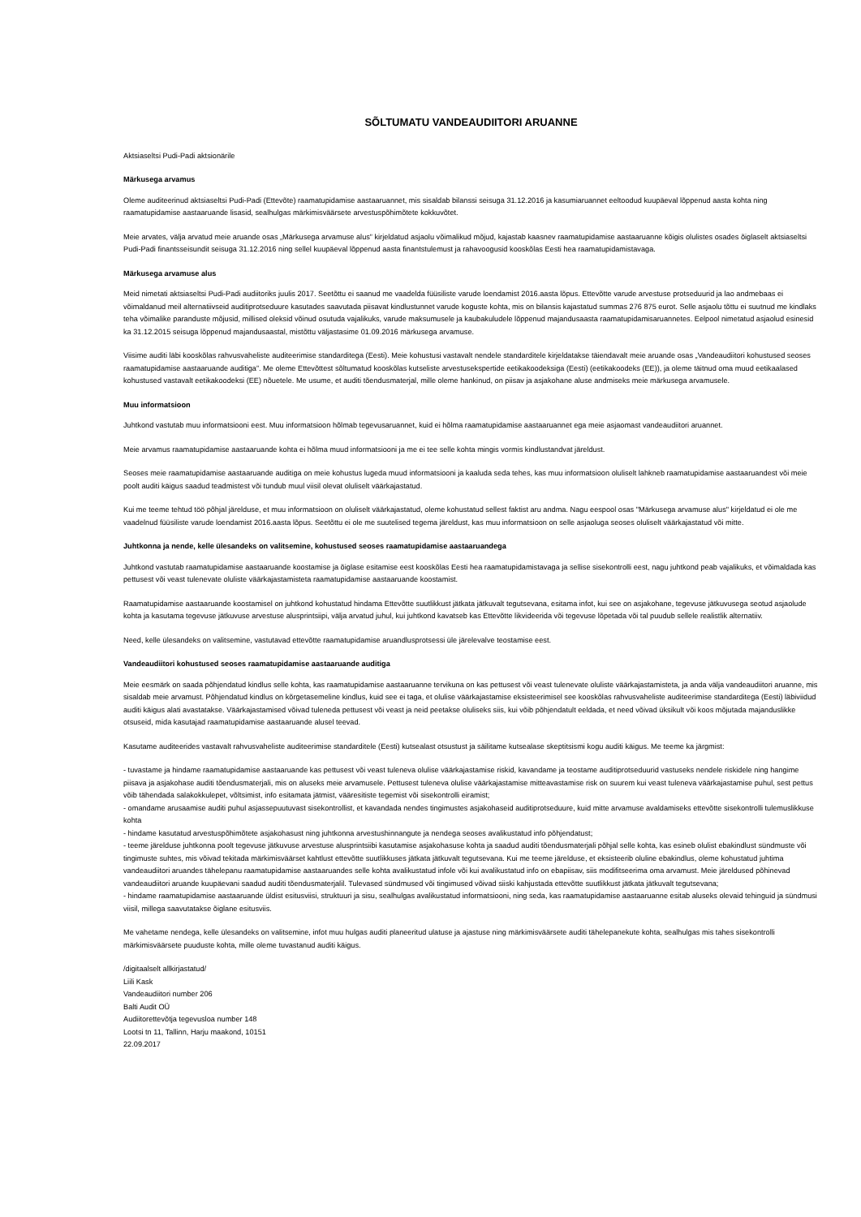SÕLTUMATU VANDEAUDIITORI ARUANNE
Aktsiaseltsi Pudi-Padi aktsionärile
Märkusega arvamus
Oleme auditeerinud aktsiaseltsi Pudi-Padi (Ettevõte) raamatupidamise aastaaruannet, mis sisaldab bilanssi seisuga 31.12.2016 ja kasumiaruannet eeltoodud kuupäeval lõppenud aasta kohta ning raamatupidamise aastaaruande lisasid, sealhulgas märkimisväärsete arvestuspõhimõtete kokkuvõtet.
Meie arvates, välja arvatud meie aruande osas „Märkusega arvamuse alus” kirjeldatud asjaolu võimalikud mõjud, kajastab kaasnev raamatupidamise aastaaruanne kõigis olulistes osades õiglaselt aktsiaseltsi Pudi-Padi finantsseisundit seisuga 31.12.2016 ning sellel kuupäeval lõppenud aasta finantstulemust ja rahavoogusid kooskõlas Eesti hea raamatupidamistavaga.
Märkusega arvamuse alus
Meid nimetati aktsiaseltsi Pudi-Padi audiitoriks juulis 2017. Seetõttu ei saanud me vaadelda füüsiliste varude loendamist 2016.aasta lõpus. Ettevõtte varude arvestuse protseduurid ja lao andmebaas ei võimaldanud meil alternatiivseid auditiprotseduure kasutades saavutada piisavat kindlustunnet varude koguste kohta, mis on bilansis kajastatud summas 276 875 eurot. Selle asjaolu tõttu ei suutnud me kindlaks teha võimalike paranduste mõjusid, millised oleksid võinud osutuda vajalikuks, varude maksumusele ja kaubakuludele lõppenud majandusaasta raamatupidamisaruannetes. Eelpool nimetatud asjaolud esinesid ka 31.12.2015 seisuga lõppenud majandusaastal, mistõttu väljastasime 01.09.2016 märkusega arvamuse.
Viisime auditi läbi kooskõlas rahvusvaheliste auditeerimise standarditega (Eesti). Meie kohustusi vastavalt nendele standarditele kirjeldatakse täiendavalt meie aruande osas „Vandeaudiitori kohustused seoses raamatupidamise aastaaruande auditiga”. Me oleme Ettevõttest sõltumatud kooskõlas kutseliste arvestusekspertide eetikakoodeksiga (Eesti) (eetikakoodeks (EE)), ja oleme täitnud oma muud eetikaalased kohustused vastavalt eetikakoodeksi (EE) nõuetele. Me usume, et auditi tõendusmaterjal, mille oleme hankinud, on piisav ja asjakohane aluse andmiseks meie märkusega arvamusele.
Muu informatsioon
Juhtkond vastutab muu informatsiooni eest. Muu informatsioon hõlmab tegevusaruannet, kuid ei hõlma raamatupidamise aastaaruannet ega meie asjaomast vandeaudiitori aruannet.
Meie arvamus raamatupidamise aastaaruande kohta ei hõlma muud informatsiooni ja me ei tee selle kohta mingis vormis kindlustandvat järeldust.
Seoses meie raamatupidamise aastaaruande auditiga on meie kohustus lugeda muud informatsiooni ja kaaluda seda tehes, kas muu informatsioon oluliselt lahkneb raamatupidamise aastaaruandest või meie poolt auditi käigus saadud teadmistest või tundub muul viisil olevat oluliselt väärkajastatud.
Kui me teeme tehtud töö põhjal järelduse, et muu informatsioon on oluliselt väärkajastatud, oleme kohustatud sellest faktist aru andma. Nagu eespool osas "Märkusega arvamuse alus" kirjeldatud ei ole me vaadelnud füüsiliste varude loendamist 2016.aasta lõpus. Seetõttu ei ole me suutelised tegema järeldust, kas muu informatsioon on selle asjaoluga seoses oluliselt väärkajastatud või mitte.
Juhtkonna ja nende, kelle ülesandeks on valitsemine, kohustused seoses raamatupidamise aastaaruandega
Juhtkond vastutab raamatupidamise aastaaruande koostamise ja õiglase esitamise eest kooskõlas Eesti hea raamatupidamistavaga ja sellise sisekontrolli eest, nagu juhtkond peab vajalikuks, et võimaldada kas pettusest või veast tulenevate oluliste väärkajastamisteta raamatupidamise aastaaruande koostamist.
Raamatupidamise aastaaruande koostamisel on juhtkond kohustatud hindama Ettevõtte suutlikkust jätkata jätkuvalt tegutsevana, esitama infot, kui see on asjakohane, tegevuse jätkuvusega seotud asjaolude kohta ja kasutama tegevuse jätkuvuse arvestuse alusprintsiipi, välja arvatud juhul, kui juhtkond kavatseb kas Ettevõtte likvideerida või tegevuse lõpetada või tal puudub sellele realistlik alternatiiv.
Need, kelle ülesandeks on valitsemine, vastutavad ettevõtte raamatupidamise aruandlusprotsessi üle järelevalve teostamise eest.
Vandeaudiitori kohustused seoses raamatupidamise aastaaruande auditiga
Meie eesmärk on saada põhjendatud kindlus selle kohta, kas raamatupidamise aastaaruanne tervikuna on kas pettusest või veast tulenevate oluliste väärkajastamisteta, ja anda välja vandeaudiitori aruanne, mis sisaldab meie arvamust. Põhjendatud kindlus on kõrgetasemeline kindlus, kuid see ei taga, et olulise väärkajastamise eksisteerimisel see kooskõlas rahvusvaheliste auditeerimise standarditega (Eesti) läbiviidud auditi käigus alati avastatakse. Väärkajastamised võivad tuleneda pettusest või veast ja neid peetakse oluliseks siis, kui võib põhjendatult eeldada, et need võivad üksikult või koos mõjutada majanduslikke otsuseid, mida kasutajad raamatupidamise aastaaruande alusel teevad.
Kasutame auditeerides vastavalt rahvusvaheliste auditeerimise standarditele (Eesti) kutsealast otsustust ja säilitame kutsealase skeptitsismi kogu auditi käigus. Me teeme ka järgmist:
- tuvastame ja hindame raamatupidamise aastaaruande kas pettusest või veast tuleneva olulise väärkajastamise riskid, kavandame ja teostame auditiprotseduurid vastuseks nendele riskidele ning hangime piisava ja asjakohase auditi tõendusmaterjali, mis on aluseks meie arvamusele. Pettusest tuleneva olulise väärkajastamise mitteavastamise risk on suurem kui veast tuleneva väärkajastamise puhul, sest pettus võib tähendada salakokkulepet, võltsimist, info esitamata jätmist, vääresitiste tegemist või sisekontrolli eiramist;
- omandame arusaamise auditi puhul asjassepuutuvast sisekontrollist, et kavandada nendes tingimustes asjakohaseid auditiprotseduure, kuid mitte arvamuse avaldamiseks ettevõtte sisekontrolli tulemuslikkuse kohta
- hindame kasutatud arvestuspõhimõtete asjakohasust ning juhtkonna arvestushinnangute ja nendega seoses avalikustatud info põhjendatust;
- teeme järelduse juhtkonna poolt tegevuse jätkuvuse arvestuse alusprintsiibi kasutamise asjakohasuse kohta ja saadud auditi tõendusmaterjali põhjal selle kohta, kas esineb olulist ebakindlust sündmuste või tingimuste suhtes, mis võivad tekitada märkimisväärset kahtlust ettevõtte suutlikkuses jätkata jätkuvalt tegutsevana. Kui me teeme järelduse, et eksisteerib oluline ebakindlus, oleme kohustatud juhtima vandeaudiitori aruandes tähelepanu raamatupidamise aastaaruandes selle kohta avalikustatud infole või kui avalikustatud info on ebapiisav, siis modifitseerima oma arvamust. Meie järeldused põhinevad vandeaudiitori aruande kuupäevani saadud auditi tõendusmaterjalil. Tulevased sündmused või tingimused võivad siiski kahjustada ettevõtte suutlikkust jätkata jätkuvalt tegutsevana;
- hindame raamatupidamise aastaaruande üldist esitusviisi, struktuuri ja sisu, sealhulgas avalikustatud informatsiooni, ning seda, kas raamatupidamise aastaaruanne esitab aluseks olevaid tehinguid ja sündmusi viisil, millega saavutatakse õiglane esitusviis.
Me vahetame nendega, kelle ülesandeks on valitsemine, infot muu hulgas auditi planeeritud ulatuse ja ajastuse ning märkimisväärsete auditi tähelepanekute kohta, sealhulgas mis tahes sisekontrolli märkimisväärsete puuduste kohta, mille oleme tuvastanud auditi käigus.
/digitaalselt allkirjastatud/
Liili Kask
Vandeaudiitori number 206
Balti Audit OÜ
Audiitorettevõtja tegevusloa number 148
Lootsi tn 11, Tallinn, Harju maakond, 10151
22.09.2017